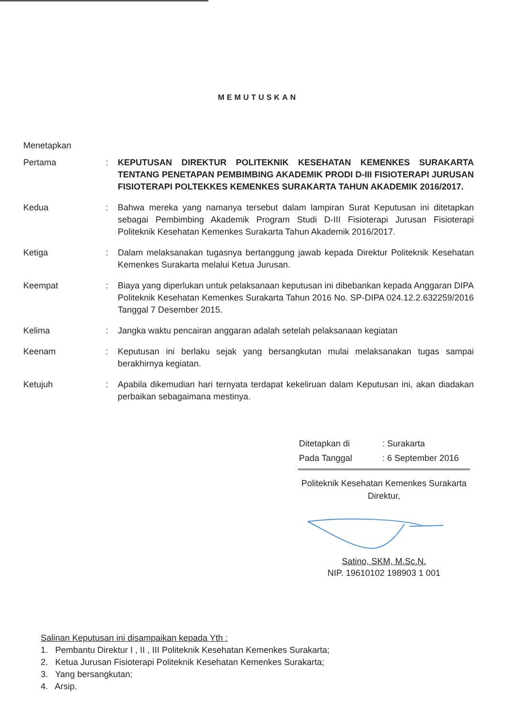MEMUTUSKAN
Menetapkan
| Pertama | : | KEPUTUSAN DIREKTUR POLITEKNIK KESEHATAN KEMENKES SURAKARTA TENTANG PENETAPAN PEMBIMBING AKADEMIK PRODI D-III FISIOTERAPI JURUSAN FISIOTERAPI POLTEKKES KEMENKES SURAKARTA TAHUN AKADEMIK 2016/2017. |
| Kedua | : | Bahwa mereka yang namanya tersebut dalam lampiran Surat Keputusan ini ditetapkan sebagai Pembimbing Akademik Program Studi D-III Fisioterapi Jurusan Fisioterapi Politeknik Kesehatan Kemenkes Surakarta Tahun Akademik 2016/2017. |
| Ketiga | : | Dalam melaksanakan tugasnya bertanggung jawab kepada Direktur Politeknik Kesehatan Kemenkes Surakarta melalui Ketua Jurusan. |
| Keempat | : | Biaya yang diperlukan untuk pelaksanaan keputusan ini dibebankan kepada Anggaran DIPA Politeknik Kesehatan Kemenkes Surakarta Tahun 2016 No. SP-DIPA 024.12.2.632259/2016 Tanggal 7 Desember 2015. |
| Kelima | : | Jangka waktu pencairan anggaran adalah setelah pelaksanaan kegiatan |
| Keenam | : | Keputusan ini berlaku sejak yang bersangkutan mulai melaksanakan tugas sampai berakhirnya kegiatan. |
| Ketujuh | : | Apabila dikemudian hari ternyata terdapat kekeliruan dalam Keputusan ini, akan diadakan perbaikan sebagaimana mestinya. |
| Ditetapkan di | : Surakarta |
| Pada Tanggal | : 6 September 2016 |
Politeknik Kesehatan Kemenkes Surakarta
Direktur,
Satino, SKM, M.Sc.N.
NIP. 19610102 198903 1 001
Salinan Keputusan ini disampaikan kepada Yth :
1. Pembantu Direktur I , II , III Politeknik Kesehatan Kemenkes Surakarta;
2. Ketua Jurusan Fisioterapi Politeknik Kesehatan Kemenkes Surakarta;
3. Yang bersangkutan;
4. Arsip.